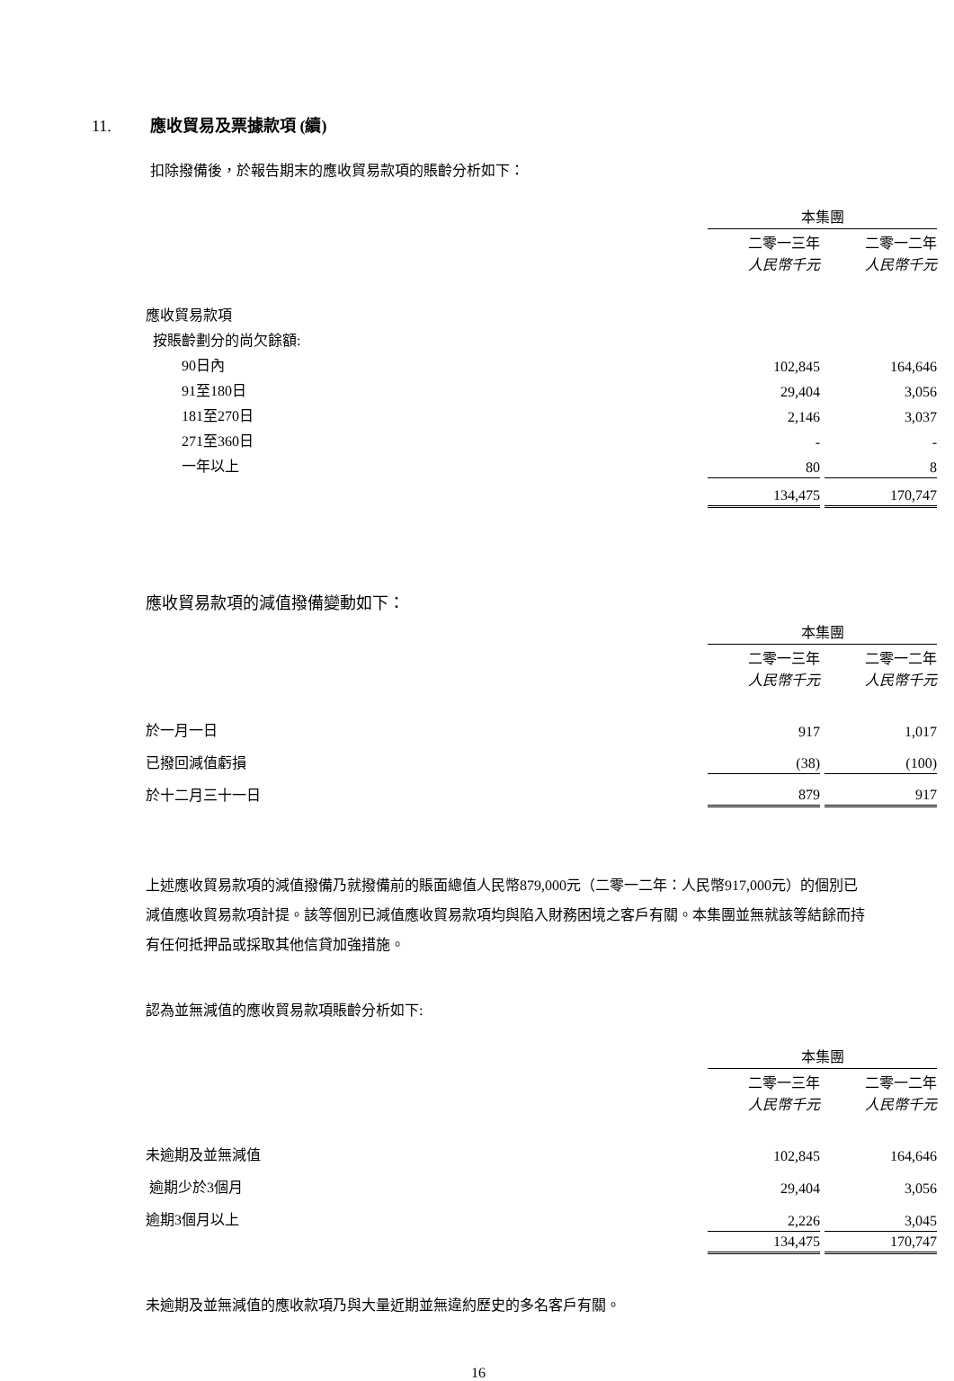11. 應收貿易及票據款項 (續)
扣除撥備後，於報告期末的應收貿易款項的賬齡分析如下：
| | 本集團 | | |
| | 二零一三年 人民幣千元 | | 二零一二年 人民幣千元 |
| 應收貿易款項 | | | |
| 按賬齡劃分的尚欠餘額: | | | |
| 90日內 | 102,845 | | 164,646 |
| 91至180日 | 29,404 | | 3,056 |
| 181至270日 | 2,146 | | 3,037 |
| 271至360日 | - | | - |
| 一年以上 | 80 | | 8 |
| | 134,475 | | 170,747 |
應收貿易款項的減值撥備變動如下：
| | 本集團 | | |
| | 二零一三年 人民幣千元 | | 二零一二年 人民幣千元 |
| 於一月一日 | 917 | | 1,017 |
| 已撥回減值虧損 | (38) | | (100) |
| 於十二月三十一日 | 879 | | 917 |
上述應收貿易款項的減值撥備乃就撥備前的賬面總值人民幣879,000元（二零一二年：人民幣917,000元）的個別已減值應收貿易款項計提。該等個別已減值應收貿易款項均與陷入財務困境之客戶有關。本集團並無就該等結餘而持有任何抵押品或採取其他信貸加強措施。
認為並無減值的應收貿易款項賬齡分析如下:
| | 本集團 | | |
| | 二零一三年 人民幣千元 | | 二零一二年 人民幣千元 |
| 未逾期及並無減值 | 102,845 | | 164,646 |
| 逾期少於3個月 | 29,404 | | 3,056 |
| 逾期3個月以上 | 2,226 | | 3,045 |
| | 134,475 | | 170,747 |
未逾期及並無減值的應收款項乃與大量近期並無違約歷史的多名客戶有關。
16